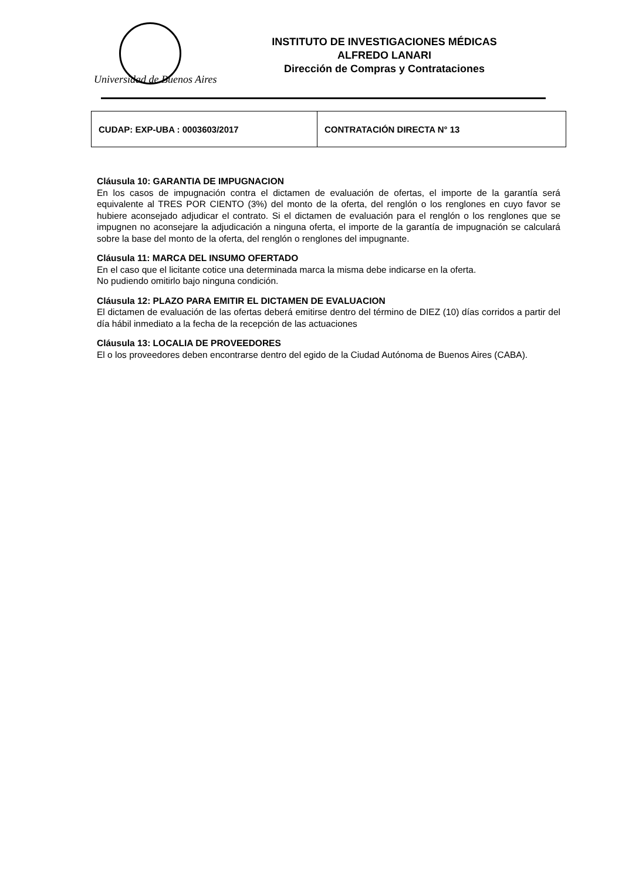Universidad de Buenos Aires
INSTITUTO DE INVESTIGACIONES MÉDICAS
ALFREDO LANARI
Dirección de Compras y Contrataciones
| CUDAP: EXP-UBA : 0003603/2017 | CONTRATACIÓN DIRECTA N° 13 |
Cláusula 10: GARANTIA DE IMPUGNACION
En los casos de impugnación contra el dictamen de evaluación de ofertas, el importe de la garantía será equivalente al TRES POR CIENTO (3%) del monto de la oferta, del renglón o los renglones en cuyo favor se hubiere aconsejado adjudicar el contrato. Si el dictamen de evaluación para el renglón o los renglones que se impugnen no aconsejare la adjudicación a ninguna oferta, el importe de la garantía de impugnación se calculará sobre la base del monto de la oferta, del renglón o renglones del impugnante.
Cláusula 11: MARCA DEL INSUMO OFERTADO
En el caso que el licitante cotice una determinada marca la misma debe indicarse en la oferta.
No pudiendo omitirlo bajo ninguna condición.
Cláusula 12: PLAZO PARA EMITIR EL DICTAMEN DE EVALUACION
El dictamen de evaluación de las ofertas deberá emitirse dentro del término de DIEZ (10) días corridos a partir del día hábil inmediato a la fecha de la recepción de las actuaciones
Cláusula 13: LOCALIA DE PROVEEDORES
El o los proveedores deben encontrarse dentro del egido de la Ciudad Autónoma de Buenos Aires (CABA).